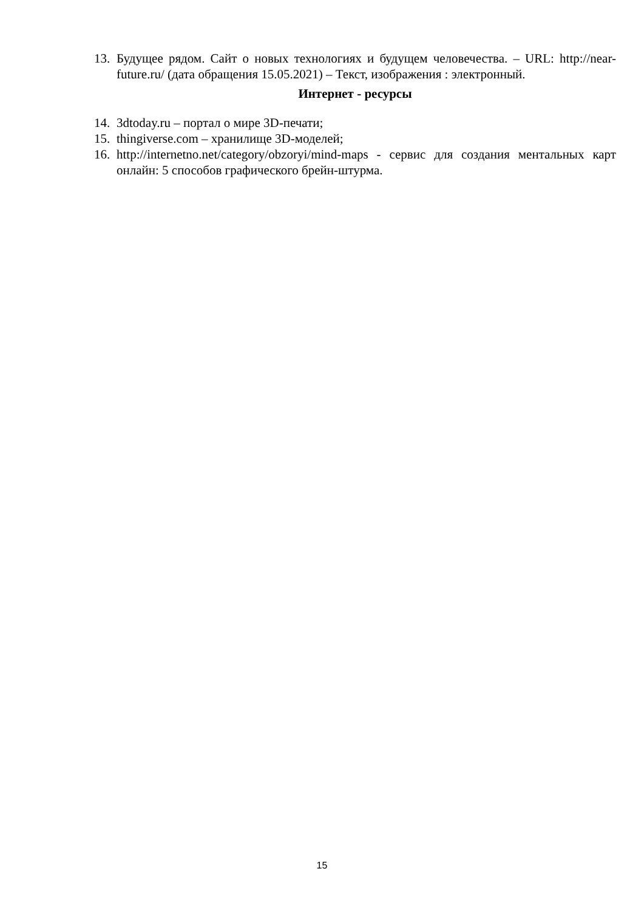13. Будущее рядом. Сайт о новых технологиях и будущем человечества. – URL: http://near-future.ru/ (дата обращения 15.05.2021) – Текст, изображения : электронный.
Интернет - ресурсы
14. 3dtoday.ru – портал о мире 3D-печати;
15. thingiverse.com – хранилище 3D-моделей;
16. http://internetno.net/category/obzoryi/mind-maps - сервис для создания ментальных карт онлайн: 5 способов графического брейн-штурма.
15